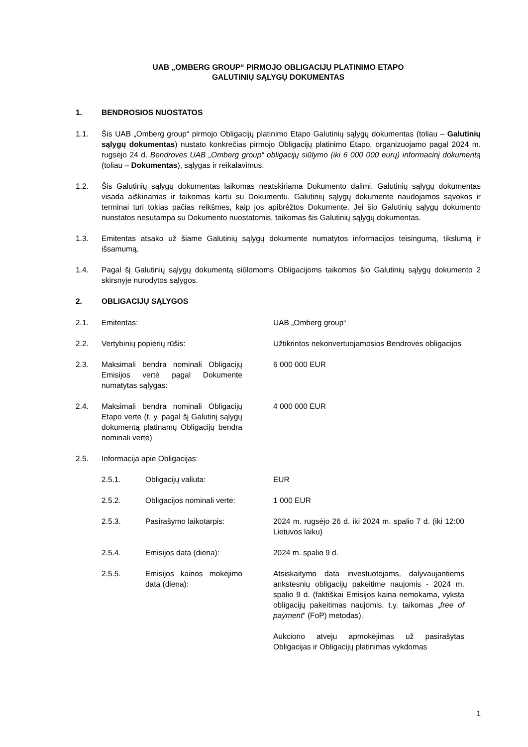UAB „OMBERG GROUP“ PIRMOJO OBLIGACIJŲ PLATINIMO ETAPO
GALUTINIŲ SĄLYGŲ DOKUMENTAS
1. BENDROSIOS NUOSTATOS
1.1. Šis UAB „Omberg group“ pirmojo Obligacijų platinimo Etapo Galutinių sąlygų dokumentas (toliau – Galutinių sąlygų dokumentas) nustato konkrečias pirmojo Obligacijų platinimo Etapo, organizuojamo pagal 2024 m. rugsėjo 24 d. Bendrovės UAB „Omberg group“ obligacijų siūlymo (iki 6 000 000 eurų) informacinį dokumentą (toliau – Dokumentas), sąlygas ir reikalavimus.
1.2. Šis Galutinių sąlygų dokumentas laikomas neatskiriama Dokumento dalimi. Galutinių sąlygų dokumentas visada aiškinamas ir taikomas kartu su Dokumentu. Galutinių sąlygų dokumente naudojamos sąvokos ir terminai turi tokias pačias reikšmes, kaip jos apibrėžtos Dokumente. Jei šio Galutinių sąlygų dokumento nuostatos nesutampa su Dokumento nuostatomis, taikomas šis Galutinių sąlygų dokumentas.
1.3. Emitentas atsako už šiame Galutinių sąlygų dokumente numatytos informacijos teisingumą, tikslumą ir išsamumą.
1.4. Pagal šį Galutinių sąlygų dokumentą siūlomoms Obligacijoms taikomos šio Galutinių sąlygų dokumento 2 skirsnyje nurodytos sąlygos.
2. OBLIGACIJŲ SĄLYGOS
2.1. Emitentas: UAB „Omberg group“
2.2. Vertybinių popierių rūšis: Užtikrintos nekonvertuojamosios Bendrovės obligacijos
2.3. Maksimali bendra nominali Obligacijų Emisijos vertė pagal Dokumente numatytas sąlygas: 6 000 000 EUR
2.4. Maksimali bendra nominali Obligacijų Etapo vertė (t. y. pagal šį Galutinį sąlygų dokumentą platinamų Obligacijų bendra nominali vertė) 4 000 000 EUR
2.5. Informacija apie Obligacijas:
2.5.1. Obligacijų valiuta: EUR
2.5.2. Obligacijos nominali vertė: 1 000 EUR
2.5.3. Pasirašymo laikotarpis: 2024 m. rugsėjo 26 d. iki 2024 m. spalio 7 d. (iki 12:00 Lietuvos laiku)
2.5.4. Emisijos data (diena): 2024 m. spalio 9 d.
2.5.5. Emisijos kainos mokėjimo data (diena): Atsiskaitymo data investuotojams, dalyvaujantiems ankstesnių obligacijų pakeitime naujomis - 2024 m. spalio 9 d. (faktiškai Emisijos kaina nemokama, vyksta obligacijų pakeitimas naujomis, t.y. taikomas „free of payment“ (FoP) metodas).
Aukciono atveju apmokėjimas už pasirašytas Obligacijas ir Obligacijų platinimas vykdomas
1